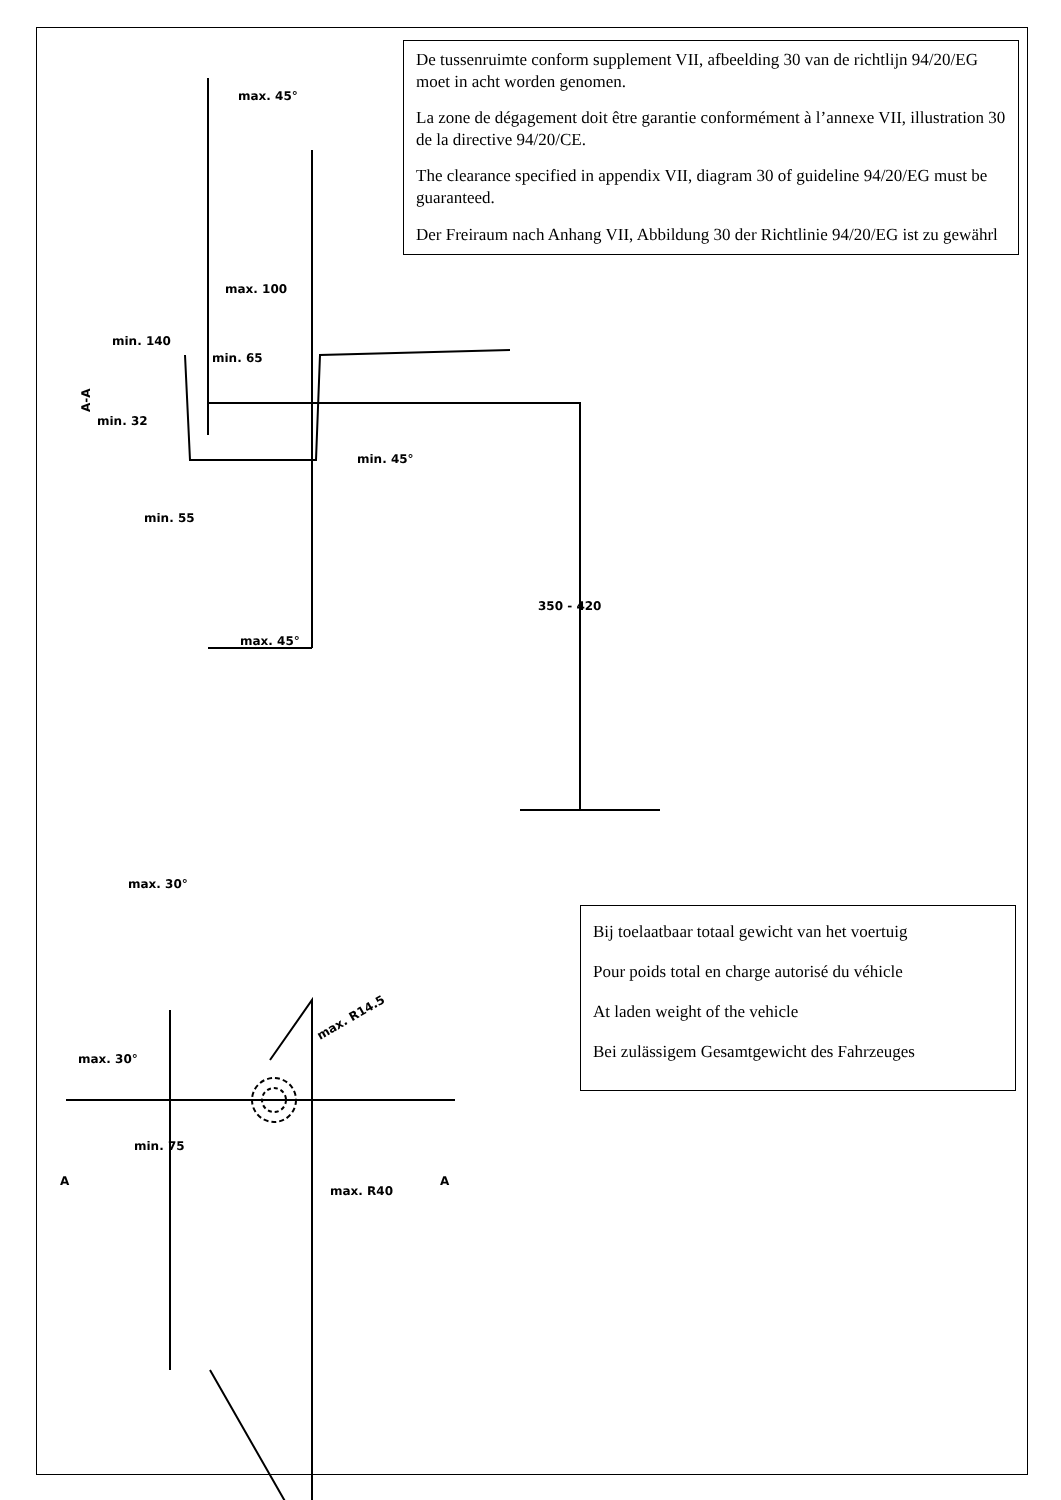De tussenruimte conform supplement VII, afbeelding 30 van de richtlijn 94/20/EG moet in acht worden genomen.
La zone de dégagement doit être garantie conformément à l’annexe VII, illustration 30 de la directive 94/20/CE.
The clearance specified in appendix VII, diagram 30 of guideline 94/20/EG must be guaranteed.
Der Freiraum nach Anhang VII, Abbildung 30 der Richtlinie 94/20/EG ist zu gewährl
max. 45°
max. 100
min. 140
min. 65
A-A
min. 32
min. 45°
min. 55
350 - 420
max. 45°
max. 30°
max. 30°
max. R14.5
min. 75
A
max. R40
A
Bij toelaatbaar totaal gewicht van het voertuig
Pour poids total en charge autorisé du véhicle
At laden weight of the vehicle
Bei zulässigem Gesamtgewicht des Fahrzeuges